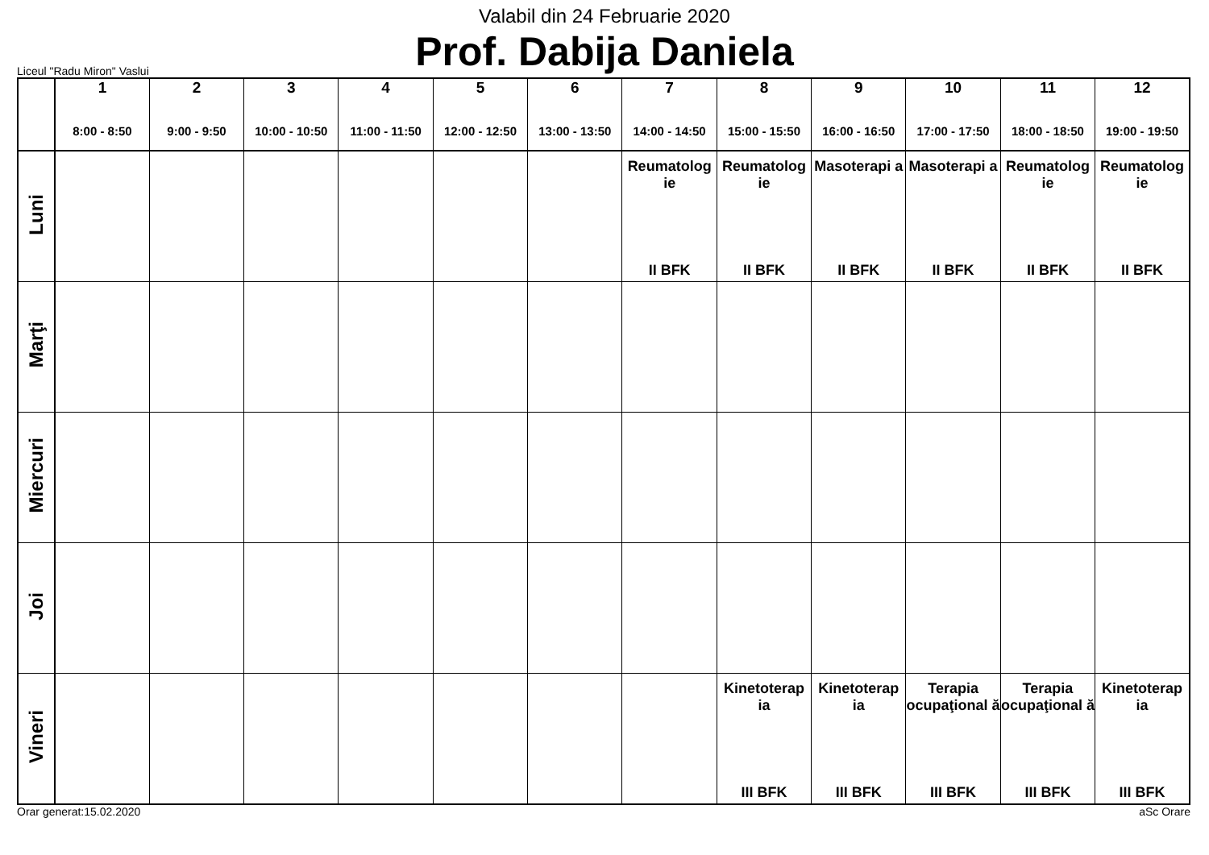Valabil din 24 Februarie 2020
Prof. Dabija Daniela
Liceul "Radu Miron" Vaslui
| | 1 8:00 - 8:50 | 2 9:00 - 9:50 | 3 10:00 - 10:50 | 4 11:00 - 11:50 | 5 12:00 - 12:50 | 6 13:00 - 13:50 | 7 14:00 - 14:50 | 8 15:00 - 15:50 | 9 16:00 - 16:50 | 10 17:00 - 17:50 | 11 18:00 - 18:50 | 12 19:00 - 19:50 |
| --- | --- | --- | --- | --- | --- | --- | --- | --- | --- | --- | --- | --- |
| Luni | | | | | | | Reumatolog ie II BFK | Reumatolog ie II BFK | Masoterapi a II BFK | Masoterapi a II BFK | Reumatolog ie II BFK | Reumatolog ie II BFK |
| Marţi | | | | | | | | | | | | |
| Miercuri | | | | | | | | | | | | |
| Joi | | | | | | | | | | | | |
| Vineri | | | | | | | | Kinetoterap ia III BFK | Kinetoterap ia III BFK | Terapia ocupaţional ă III BFK | Terapia ocupaţional ă III BFK | Kinetoterap ia III BFK |
Orar generat:15.02.2020 aSc Orare